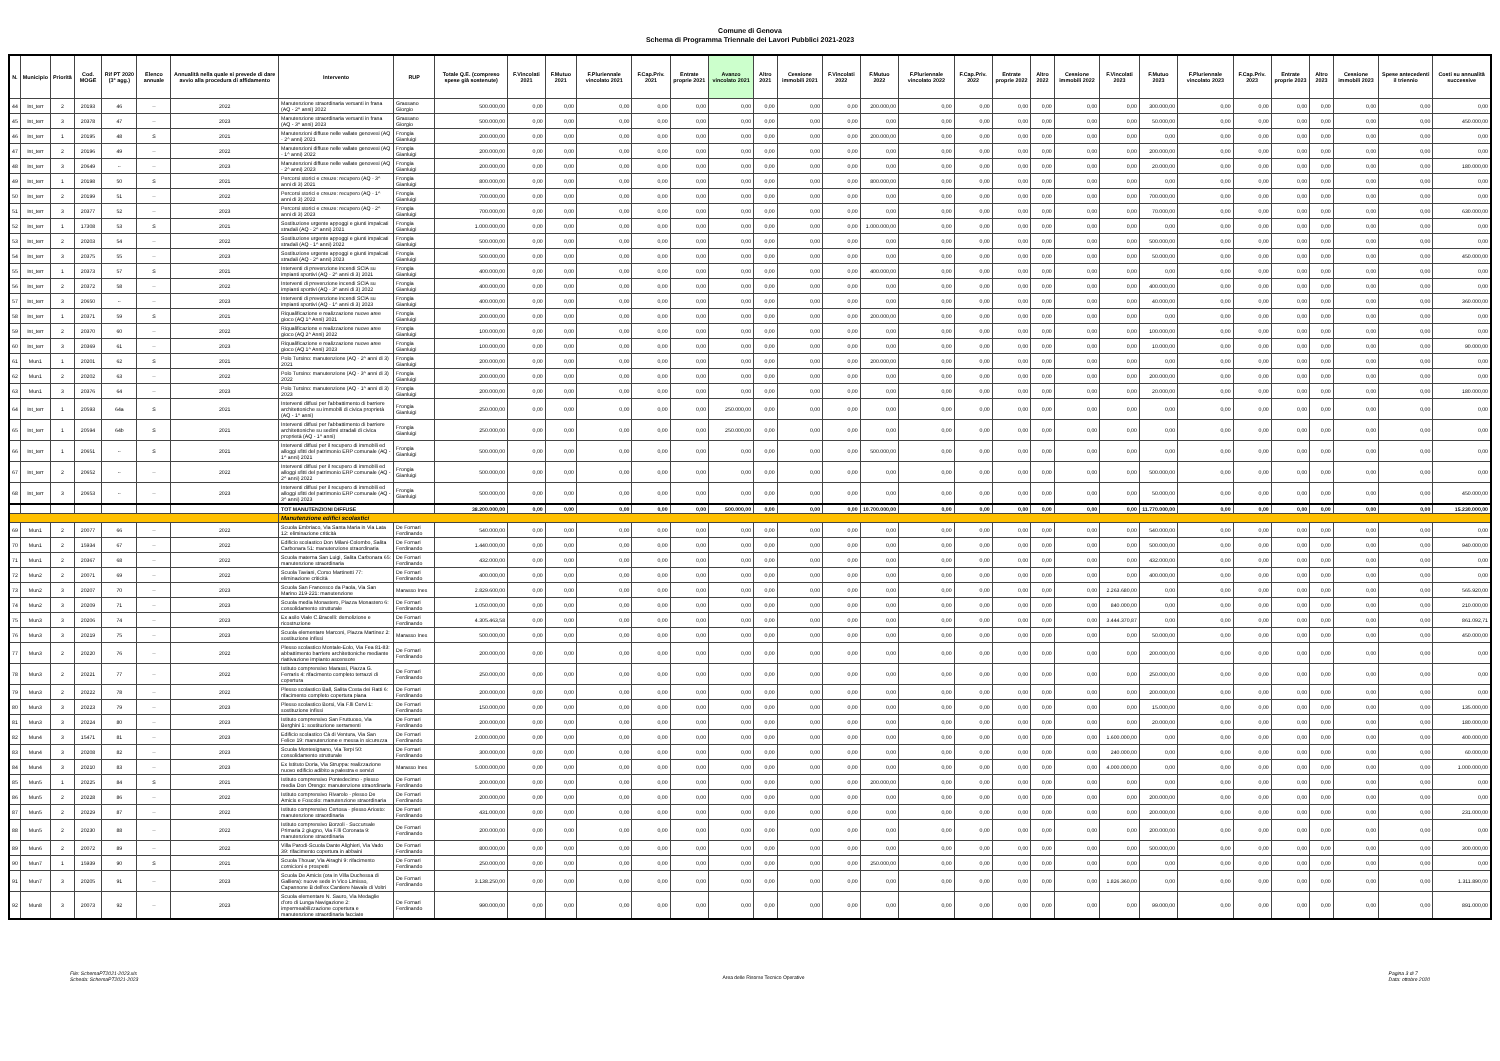Comune di Genova
Schema di Programma Triennale dei Lavori Pubblici 2021-2023
| N. | Municipio | Priorità | Cod. MOGE | Rif PT 2020 (3° agg.) | Elenco annuale | Annualità nella quale si prevede di dare avvio alla procedura di affidamento | Intervento | RUP | Totale Q.E. (compreso spese già sostenute) | F.Vincolati 2021 | F.Mutuo 2021 | F.Pluriennale vincolato 2021 | F.Cap.Priv. 2021 | Entrate proprie 2021 | Avanzo vincolato 2021 | Altro 2021 | Cessione immobili 2021 | F.Vincolati 2022 | F.Mutuo 2022 | F.Pluriennale vincolato 2022 | F.Cap.Priv. 2022 | Entrate proprie 2022 | Altro 2022 | Cessione immobili 2022 | F.Vincolati 2023 | F.Mutuo 2023 | F.Pluriennale vincolato 2023 | F.Cap.Priv. 2023 | Entrate proprie 2023 | Altro 2023 | Cessione immobili 2023 | Spese antecedenti il triennio | Costi su annualità successive |
| --- | --- | --- | --- | --- | --- | --- | --- | --- | --- | --- | --- | --- | --- | --- | --- | --- | --- | --- | --- | --- | --- | --- | --- | --- | --- | --- | --- | --- | --- | --- | --- | --- | --- |
| 44 | Int_terr | 2 | 20193 | 46 | -- | 2022 | Manutenzione straordinaria versanti in frana (AQ - 2^ anni) 2022 | Grassano Giorgio | 500.000,00 | 0,00 | 0,00 | 0,00 | 0,00 | 0,00 | 0,00 | 0,00 | 0,00 | 0,00 | 200.000,00 | 0,00 | 0,00 | 0,00 | 0,00 | 0,00 | 0,00 | 300.000,00 | 0,00 | 0,00 | 0,00 | 0,00 | 0,00 | 0,00 | 0,00 |
| 45 | Int_terr | 3 | 20378 | 47 | -- | 2023 | Manutenzione straordinaria versanti in frana (AQ - 3^ anni) 2023 | Grassano Giorgio | 500.000,00 | 0,00 | 0,00 | 0,00 | 0,00 | 0,00 | 0,00 | 0,00 | 0,00 | 0,00 | 0,00 | 0,00 | 0,00 | 0,00 | 0,00 | 0,00 | 0,00 | 50.000,00 | 0,00 | 0,00 | 0,00 | 0,00 | 0,00 | 0,00 | 450.000,00 |
| 46 | Int_terr | 1 | 20195 | 48 | S | 2021 | Manutenzioni diffuse nelle vallate genovesi (AQ - 2^ anni) 2021 | Frongia Gianluigi | 200.000,00 | 0,00 | 0,00 | 0,00 | 0,00 | 0,00 | 0,00 | 0,00 | 0,00 | 0,00 | 200.000,00 | 0,00 | 0,00 | 0,00 | 0,00 | 0,00 | 0,00 | 0,00 | 0,00 | 0,00 | 0,00 | 0,00 | 0,00 | 0,00 | 0,00 |
| 47 | Int_terr | 2 | 20196 | 49 | -- | 2022 | Manutenzioni diffuse nelle vallate genovesi (AQ - 1^ anni) 2022 | Frongia Gianluigi | 200.000,00 | 0,00 | 0,00 | 0,00 | 0,00 | 0,00 | 0,00 | 0,00 | 0,00 | 0,00 | 0,00 | 0,00 | 0,00 | 0,00 | 0,00 | 0,00 | 0,00 | 200.000,00 | 0,00 | 0,00 | 0,00 | 0,00 | 0,00 | 0,00 | 0,00 |
| 48 | Int_terr | 3 | 20649 | -- | -- | 2023 | Manutenzioni diffuse nelle vallate genovesi (AQ - 2^ anni) 2023 | Frongia Gianluigi | 200.000,00 | 0,00 | 0,00 | 0,00 | 0,00 | 0,00 | 0,00 | 0,00 | 0,00 | 0,00 | 0,00 | 0,00 | 0,00 | 0,00 | 0,00 | 0,00 | 0,00 | 20.000,00 | 0,00 | 0,00 | 0,00 | 0,00 | 0,00 | 0,00 | 180.000,00 |
| 49 | Int_terr | 1 | 20198 | 50 | S | 2021 | Percorsi storici e creuze: recupero (AQ - 3^ anni di 3) 2021 | Frongia Gianluigi | 800.000,00 | 0,00 | 0,00 | 0,00 | 0,00 | 0,00 | 0,00 | 0,00 | 0,00 | 0,00 | 800.000,00 | 0,00 | 0,00 | 0,00 | 0,00 | 0,00 | 0,00 | 0,00 | 0,00 | 0,00 | 0,00 | 0,00 | 0,00 | 0,00 | 0,00 |
| 50 | Int_terr | 2 | 20199 | 51 | -- | 2022 | Percorsi storici e creuze: recupero (AQ - 1^ anni di 3) 2022 | Frongia Gianluigi | 700.000,00 | 0,00 | 0,00 | 0,00 | 0,00 | 0,00 | 0,00 | 0,00 | 0,00 | 0,00 | 0,00 | 0,00 | 0,00 | 0,00 | 0,00 | 0,00 | 0,00 | 700.000,00 | 0,00 | 0,00 | 0,00 | 0,00 | 0,00 | 0,00 | 0,00 |
| 51 | Int_terr | 3 | 20377 | 52 | -- | 2023 | Percorsi storici e creuze: recupero (AQ - 2^ anni di 3) 2023 | Frongia Gianluigi | 700.000,00 | 0,00 | 0,00 | 0,00 | 0,00 | 0,00 | 0,00 | 0,00 | 0,00 | 0,00 | 0,00 | 0,00 | 0,00 | 0,00 | 0,00 | 0,00 | 0,00 | 70.000,00 | 0,00 | 0,00 | 0,00 | 0,00 | 0,00 | 0,00 | 630.000,00 |
| 52 | Int_terr | 1 | 17308 | 53 | S | 2021 | Sostituzione urgente appoggi e giunti impalcati stradali (AQ - 2^ anni) 2021 | Frongia Gianluigi | 1.000.000,00 | 0,00 | 0,00 | 0,00 | 0,00 | 0,00 | 0,00 | 0,00 | 0,00 | 0,00 | 1.000.000,00 | 0,00 | 0,00 | 0,00 | 0,00 | 0,00 | 0,00 | 0,00 | 0,00 | 0,00 | 0,00 | 0,00 | 0,00 | 0,00 | 0,00 |
| 53 | Int_terr | 2 | 20203 | 54 | -- | 2022 | Sostituzione urgente appoggi e giunti impalcati stradali (AQ - 1^ anni) 2022 | Frongia Gianluigi | 500.000,00 | 0,00 | 0,00 | 0,00 | 0,00 | 0,00 | 0,00 | 0,00 | 0,00 | 0,00 | 0,00 | 0,00 | 0,00 | 0,00 | 0,00 | 0,00 | 0,00 | 500.000,00 | 0,00 | 0,00 | 0,00 | 0,00 | 0,00 | 0,00 | 0,00 |
| 54 | Int_terr | 3 | 20375 | 55 | -- | 2023 | Sostituzione urgente appoggi e giunti impalcati stradali (AQ - 2^ anni) 2023 | Frongia Gianluigi | 500.000,00 | 0,00 | 0,00 | 0,00 | 0,00 | 0,00 | 0,00 | 0,00 | 0,00 | 0,00 | 0,00 | 0,00 | 0,00 | 0,00 | 0,00 | 0,00 | 0,00 | 50.000,00 | 0,00 | 0,00 | 0,00 | 0,00 | 0,00 | 0,00 | 450.000,00 |
| 55 | Int_terr | 1 | 20373 | 57 | S | 2021 | Interventi di prevenzione incendi SCIA su impianti sportivi (AQ - 2^ anni di 3) 2021 | Frongia Gianluigi | 400.000,00 | 0,00 | 0,00 | 0,00 | 0,00 | 0,00 | 0,00 | 0,00 | 0,00 | 0,00 | 400.000,00 | 0,00 | 0,00 | 0,00 | 0,00 | 0,00 | 0,00 | 0,00 | 0,00 | 0,00 | 0,00 | 0,00 | 0,00 | 0,00 | 0,00 |
| 56 | Int_terr | 2 | 20372 | 58 | -- | 2022 | Interventi di prevenzione incendi SCIA su impianti sportivi (AQ - 3^ anni di 3) 2022 | Frongia Gianluigi | 400.000,00 | 0,00 | 0,00 | 0,00 | 0,00 | 0,00 | 0,00 | 0,00 | 0,00 | 0,00 | 0,00 | 0,00 | 0,00 | 0,00 | 0,00 | 0,00 | 0,00 | 400.000,00 | 0,00 | 0,00 | 0,00 | 0,00 | 0,00 | 0,00 | 0,00 |
| 57 | Int_terr | 3 | 20650 | -- | -- | 2023 | Interventi di prevenzione incendi SCIA su impianti sportivi (AQ - 1^ anni di 3) 2023 | Frongia Gianluigi | 400.000,00 | 0,00 | 0,00 | 0,00 | 0,00 | 0,00 | 0,00 | 0,00 | 0,00 | 0,00 | 0,00 | 0,00 | 0,00 | 0,00 | 0,00 | 0,00 | 0,00 | 40.000,00 | 0,00 | 0,00 | 0,00 | 0,00 | 0,00 | 0,00 | 360.000,00 |
| 58 | Int_terr | 1 | 20371 | 59 | S | 2021 | Riqualificazione e realizzazione nuove aree gioco (AQ 1^ Anni) 2021 | Frongia Gianluigi | 200.000,00 | 0,00 | 0,00 | 0,00 | 0,00 | 0,00 | 0,00 | 0,00 | 0,00 | 0,00 | 200.000,00 | 0,00 | 0,00 | 0,00 | 0,00 | 0,00 | 0,00 | 0,00 | 0,00 | 0,00 | 0,00 | 0,00 | 0,00 | 0,00 | 0,00 |
| 59 | Int_terr | 2 | 20370 | 60 | -- | 2022 | Riqualificazione e realizzazione nuove aree gioco (AQ 2^ Anni) 2022 | Frongia Gianluigi | 100.000,00 | 0,00 | 0,00 | 0,00 | 0,00 | 0,00 | 0,00 | 0,00 | 0,00 | 0,00 | 0,00 | 0,00 | 0,00 | 0,00 | 0,00 | 0,00 | 0,00 | 100.000,00 | 0,00 | 0,00 | 0,00 | 0,00 | 0,00 | 0,00 | 0,00 |
| 60 | Int_terr | 3 | 20369 | 61 | -- | 2023 | Riqualificazione e realizzazione nuove aree gioco (AQ 1^ Anni) 2023 | Frongia Gianluigi | 100.000,00 | 0,00 | 0,00 | 0,00 | 0,00 | 0,00 | 0,00 | 0,00 | 0,00 | 0,00 | 0,00 | 0,00 | 0,00 | 0,00 | 0,00 | 0,00 | 0,00 | 10.000,00 | 0,00 | 0,00 | 0,00 | 0,00 | 0,00 | 0,00 | 90.000,00 |
| 61 | Mun1 | 1 | 20201 | 62 | S | 2021 | Polo Tursino: manutenzione (AQ - 2^ anni di 3) 2021 | Frongia Gianluigi | 200.000,00 | 0,00 | 0,00 | 0,00 | 0,00 | 0,00 | 0,00 | 0,00 | 0,00 | 0,00 | 200.000,00 | 0,00 | 0,00 | 0,00 | 0,00 | 0,00 | 0,00 | 0,00 | 0,00 | 0,00 | 0,00 | 0,00 | 0,00 | 0,00 | 0,00 |
| 62 | Mun1 | 2 | 20202 | 63 | -- | 2022 | Polo Tursino: manutenzione (AQ - 3^ anni di 3) 2022 | Frongia Gianluigi | 200.000,00 | 0,00 | 0,00 | 0,00 | 0,00 | 0,00 | 0,00 | 0,00 | 0,00 | 0,00 | 0,00 | 0,00 | 0,00 | 0,00 | 0,00 | 0,00 | 0,00 | 200.000,00 | 0,00 | 0,00 | 0,00 | 0,00 | 0,00 | 0,00 | 0,00 |
| 63 | Mun1 | 3 | 20376 | 64 | -- | 2023 | Polo Tursino: manutenzione (AQ - 1^ anni di 3) 2023 | Frongia Gianluigi | 200.000,00 | 0,00 | 0,00 | 0,00 | 0,00 | 0,00 | 0,00 | 0,00 | 0,00 | 0,00 | 0,00 | 0,00 | 0,00 | 0,00 | 0,00 | 0,00 | 0,00 | 20.000,00 | 0,00 | 0,00 | 0,00 | 0,00 | 0,00 | 0,00 | 180.000,00 |
| 64 | Int_terr | 1 | 20593 | 64a | S | 2021 | Interventi diffusi per l'abbattimento di barriere architettoniche su immobili di civica proprietà (AQ - 1^ anni) | Frongia Gianluigi | 250.000,00 | 0,00 | 0,00 | 0,00 | 0,00 | 0,00 | 250.000,00 | 0,00 | 0,00 | 0,00 | 0,00 | 0,00 | 0,00 | 0,00 | 0,00 | 0,00 | 0,00 | 0,00 | 0,00 | 0,00 | 0,00 | 0,00 | 0,00 | 0,00 | 0,00 |
| 65 | Int_terr | 1 | 20594 | 64b | S | 2021 | Interventi diffusi per l'abbattimento di barriere architettoniche su sedimi stradali di civica proprietà (AQ - 1^ anni) | Frongia Gianluigi | 250.000,00 | 0,00 | 0,00 | 0,00 | 0,00 | 0,00 | 250.000,00 | 0,00 | 0,00 | 0,00 | 0,00 | 0,00 | 0,00 | 0,00 | 0,00 | 0,00 | 0,00 | 0,00 | 0,00 | 0,00 | 0,00 | 0,00 | 0,00 | 0,00 | 0,00 |
| 66 | Int_terr | 1 | 20651 | -- | S | 2021 | Interventi diffusi per il recupero di immobili ed alloggi sfitti del patrimonio ERP comunale (AQ - 1^ anni) 2021 | Frongia Gianluigi | 500.000,00 | 0,00 | 0,00 | 0,00 | 0,00 | 0,00 | 0,00 | 0,00 | 0,00 | 0,00 | 500.000,00 | 0,00 | 0,00 | 0,00 | 0,00 | 0,00 | 0,00 | 0,00 | 0,00 | 0,00 | 0,00 | 0,00 | 0,00 | 0,00 | 0,00 |
| 67 | Int_terr | 2 | 20652 | -- | -- | 2022 | Interventi diffusi per il recupero di immobili ed alloggi sfitti del patrimonio ERP comunale (AQ - 2^ anni) 2022 | Frongia Gianluigi | 500.000,00 | 0,00 | 0,00 | 0,00 | 0,00 | 0,00 | 0,00 | 0,00 | 0,00 | 0,00 | 0,00 | 0,00 | 0,00 | 0,00 | 0,00 | 0,00 | 0,00 | 500.000,00 | 0,00 | 0,00 | 0,00 | 0,00 | 0,00 | 0,00 | 0,00 |
| 68 | Int_terr | 3 | 20653 | -- | -- | 2023 | Interventi diffusi per il recupero di immobili ed alloggi sfitti del patrimonio ERP comunale (AQ - 3^ anni) 2023 | Frongia Gianluigi | 500.000,00 | 0,00 | 0,00 | 0,00 | 0,00 | 0,00 | 0,00 | 0,00 | 0,00 | 0,00 | 0,00 | 0,00 | 0,00 | 0,00 | 0,00 | 0,00 | 0,00 | 50.000,00 | 0,00 | 0,00 | 0,00 | 0,00 | 0,00 | 0,00 | 450.000,00 |
| | | | | | | | TOT MANUTENZIONI DIFFUSE | | 38.200.000,00 | 0,00 | 0,00 | 0,00 | 0,00 | 0,00 | 500.000,00 | 0,00 | 0,00 | 0,00 | 10.700.000,00 | 0,00 | 0,00 | 0,00 | 0,00 | 0,00 | 0,00 | 11.770.000,00 | 0,00 | 0,00 | 0,00 | 0,00 | 0,00 | 0,00 | 15.230.000,00 |
| | | | | | | | Manutenzione edifici scolastici | | | | | | | | | | | | | | | | | | | | | | | | | | |
| 69 | Mun1 | 2 | 20077 | 66 | -- | 2022 | Scuola Embriaco, Via Santa Maria in Via Lata 12: eliminazione criticità | De Fornari Ferdinando | 540.000,00 | 0,00 | 0,00 | 0,00 | 0,00 | 0,00 | 0,00 | 0,00 | 0,00 | 0,00 | 0,00 | 0,00 | 0,00 | 0,00 | 0,00 | 0,00 | 0,00 | 540.000,00 | 0,00 | 0,00 | 0,00 | 0,00 | 0,00 | 0,00 | 0,00 |
| 70 | Mun1 | 2 | 15934 | 67 | -- | 2022 | Edificio scolastico Don Milani-Colombo, Salita Carbonara 51: manutenzione straordinaria | De Fornari Ferdinando | 1.440.000,00 | 0,00 | 0,00 | 0,00 | 0,00 | 0,00 | 0,00 | 0,00 | 0,00 | 0,00 | 0,00 | 0,00 | 0,00 | 0,00 | 0,00 | 0,00 | 0,00 | 500.000,00 | 0,00 | 0,00 | 0,00 | 0,00 | 0,00 | 0,00 | 940.000,00 |
| 71 | Mun1 | 2 | 20367 | 68 | -- | 2022 | Scuola materna San Luigi, Salita Carbonara 65: manutenzione straordinaria | De Fornari Ferdinando | 432.000,00 | 0,00 | 0,00 | 0,00 | 0,00 | 0,00 | 0,00 | 0,00 | 0,00 | 0,00 | 0,00 | 0,00 | 0,00 | 0,00 | 0,00 | 0,00 | 0,00 | 432.000,00 | 0,00 | 0,00 | 0,00 | 0,00 | 0,00 | 0,00 | 0,00 |
| 72 | Mun2 | 2 | 20071 | 69 | -- | 2022 | Scuola Taviani, Corso Martinetti 77: eliminazione criticità | De Fornari Ferdinando | 400.000,00 | 0,00 | 0,00 | 0,00 | 0,00 | 0,00 | 0,00 | 0,00 | 0,00 | 0,00 | 0,00 | 0,00 | 0,00 | 0,00 | 0,00 | 0,00 | 0,00 | 400.000,00 | 0,00 | 0,00 | 0,00 | 0,00 | 0,00 | 0,00 | 0,00 |
| 73 | Mun2 | 3 | 20207 | 70 | -- | 2023 | Scuola San Francesco da Paola, Via San Marino 219-221: manutenzione | Marasso Ines | 2.829.600,00 | 0,00 | 0,00 | 0,00 | 0,00 | 0,00 | 0,00 | 0,00 | 0,00 | 0,00 | 0,00 | 0,00 | 0,00 | 0,00 | 0,00 | 0,00 | 2.263.680,00 | 0,00 | 0,00 | 0,00 | 0,00 | 0,00 | 0,00 | 0,00 | 565.920,00 |
| 74 | Mun2 | 3 | 20209 | 71 | -- | 2023 | Scuola media Monastero, Piazza Monastero 6: consolidamento strutturale | De Fornari Ferdinando | 1.050.000,00 | 0,00 | 0,00 | 0,00 | 0,00 | 0,00 | 0,00 | 0,00 | 0,00 | 0,00 | 0,00 | 0,00 | 0,00 | 0,00 | 0,00 | 0,00 | 840.000,00 | 0,00 | 0,00 | 0,00 | 0,00 | 0,00 | 0,00 | 0,00 | 210.000,00 |
| 75 | Mun3 | 3 | 20206 | 74 | -- | 2023 | Ex asilo Viale C.Bracelli: demolizione e ricostruzione | De Fornari Ferdinando | 4.305.463,58 | 0,00 | 0,00 | 0,00 | 0,00 | 0,00 | 0,00 | 0,00 | 0,00 | 0,00 | 0,00 | 0,00 | 0,00 | 0,00 | 0,00 | 0,00 | 3.444.370,87 | 0,00 | 0,00 | 0,00 | 0,00 | 0,00 | 0,00 | 0,00 | 861.092,71 |
| 76 | Mun3 | 3 | 20219 | 75 | -- | 2023 | Scuola elementare Marconi, Piazza Martinez 2: sostituzione infissi | Marasso Ines | 500.000,00 | 0,00 | 0,00 | 0,00 | 0,00 | 0,00 | 0,00 | 0,00 | 0,00 | 0,00 | 0,00 | 0,00 | 0,00 | 0,00 | 0,00 | 0,00 | 0,00 | 50.000,00 | 0,00 | 0,00 | 0,00 | 0,00 | 0,00 | 0,00 | 450.000,00 |
| 77 | Mun3 | 2 | 20220 | 76 | -- | 2022 | Plesso scolastico Montale-Eolo, Via Fea 81-83: abbattimento barriere architettoniche mediante riattivazione impianto ascensore | De Fornari Ferdinando | 200.000,00 | 0,00 | 0,00 | 0,00 | 0,00 | 0,00 | 0,00 | 0,00 | 0,00 | 0,00 | 0,00 | 0,00 | 0,00 | 0,00 | 0,00 | 0,00 | 0,00 | 200.000,00 | 0,00 | 0,00 | 0,00 | 0,00 | 0,00 | 0,00 | 0,00 |
| 78 | Mun3 | 2 | 20221 | 77 | -- | 2022 | Istituto comprensivo Marassi, Piazza G. Ferraris 4: rifacimento completo terrazzi di copertura | De Fornari Ferdinando | 250.000,00 | 0,00 | 0,00 | 0,00 | 0,00 | 0,00 | 0,00 | 0,00 | 0,00 | 0,00 | 0,00 | 0,00 | 0,00 | 0,00 | 0,00 | 0,00 | 0,00 | 250.000,00 | 0,00 | 0,00 | 0,00 | 0,00 | 0,00 | 0,00 | 0,00 |
| 79 | Mun3 | 2 | 20222 | 78 | -- | 2022 | Plesso scolastico Ball, Salita Costa dei Ratti 6: rifacimento completo copertura piana | De Fornari Ferdinando | 200.000,00 | 0,00 | 0,00 | 0,00 | 0,00 | 0,00 | 0,00 | 0,00 | 0,00 | 0,00 | 0,00 | 0,00 | 0,00 | 0,00 | 0,00 | 0,00 | 0,00 | 200.000,00 | 0,00 | 0,00 | 0,00 | 0,00 | 0,00 | 0,00 | 0,00 |
| 80 | Mun3 | 3 | 20223 | 79 | -- | 2023 | Plesso scolastico Borsi, Via F.lli Cervi 1: sostituzione infissi | De Fornari Ferdinando | 150.000,00 | 0,00 | 0,00 | 0,00 | 0,00 | 0,00 | 0,00 | 0,00 | 0,00 | 0,00 | 0,00 | 0,00 | 0,00 | 0,00 | 0,00 | 0,00 | 0,00 | 15.000,00 | 0,00 | 0,00 | 0,00 | 0,00 | 0,00 | 0,00 | 135.000,00 |
| 81 | Mun3 | 3 | 20224 | 80 | -- | 2023 | Istituto comprensivo San Fruttuoso, Via Berghini 1: sostituzione serramenti | De Fornari Ferdinando | 200.000,00 | 0,00 | 0,00 | 0,00 | 0,00 | 0,00 | 0,00 | 0,00 | 0,00 | 0,00 | 0,00 | 0,00 | 0,00 | 0,00 | 0,00 | 0,00 | 0,00 | 20.000,00 | 0,00 | 0,00 | 0,00 | 0,00 | 0,00 | 0,00 | 180.000,00 |
| 82 | Mun4 | 3 | 15471 | 81 | -- | 2023 | Edificio scolastico Cà di Ventura, Via San Felice 19: manutenzione e messa in sicurezza | De Fornari Ferdinando | 2.000.000,00 | 0,00 | 0,00 | 0,00 | 0,00 | 0,00 | 0,00 | 0,00 | 0,00 | 0,00 | 0,00 | 0,00 | 0,00 | 0,00 | 0,00 | 0,00 | 1.600.000,00 | 0,00 | 0,00 | 0,00 | 0,00 | 0,00 | 0,00 | 0,00 | 400.000,00 |
| 83 | Mun4 | 3 | 20208 | 82 | -- | 2023 | Scuola Montesignano, Via Terpi 50: consolidamento strutturale | De Fornari Ferdinando | 300.000,00 | 0,00 | 0,00 | 0,00 | 0,00 | 0,00 | 0,00 | 0,00 | 0,00 | 0,00 | 0,00 | 0,00 | 0,00 | 0,00 | 0,00 | 0,00 | 240.000,00 | 0,00 | 0,00 | 0,00 | 0,00 | 0,00 | 0,00 | 0,00 | 60.000,00 |
| 84 | Mun4 | 3 | 20210 | 83 | -- | 2023 | Ex Istituto Doria, Via Struppa: realizzazione nuovo edificio adibito a palestra e servizi | Marasso Ines | 5.000.000,00 | 0,00 | 0,00 | 0,00 | 0,00 | 0,00 | 0,00 | 0,00 | 0,00 | 0,00 | 0,00 | 0,00 | 0,00 | 0,00 | 0,00 | 0,00 | 4.000.000,00 | 0,00 | 0,00 | 0,00 | 0,00 | 0,00 | 0,00 | 0,00 | 1.000.000,00 |
| 85 | Mun5 | 1 | 20225 | 84 | S | 2021 | Istituto comprensivo Pontedecimo - plesso media Don Orengo: manutenzione straordinaria | De Fornari Ferdinando | 200.000,00 | 0,00 | 0,00 | 0,00 | 0,00 | 0,00 | 0,00 | 0,00 | 0,00 | 0,00 | 200.000,00 | 0,00 | 0,00 | 0,00 | 0,00 | 0,00 | 0,00 | 0,00 | 0,00 | 0,00 | 0,00 | 0,00 | 0,00 | 0,00 | 0,00 |
| 86 | Mun5 | 2 | 20228 | 86 | -- | 2022 | Istituto comprensivo Rivarolo - plesso De Amicis e Foscolo: manutenzione straordinaria | De Fornari Ferdinando | 200.000,00 | 0,00 | 0,00 | 0,00 | 0,00 | 0,00 | 0,00 | 0,00 | 0,00 | 0,00 | 0,00 | 0,00 | 0,00 | 0,00 | 0,00 | 0,00 | 0,00 | 200.000,00 | 0,00 | 0,00 | 0,00 | 0,00 | 0,00 | 0,00 | 0,00 |
| 87 | Mun5 | 2 | 20229 | 87 | -- | 2022 | Istituto comprensivo Certosa - plesso Ariosto: manutenzione straordinaria | De Fornari Ferdinando | 431.000,00 | 0,00 | 0,00 | 0,00 | 0,00 | 0,00 | 0,00 | 0,00 | 0,00 | 0,00 | 0,00 | 0,00 | 0,00 | 0,00 | 0,00 | 0,00 | 0,00 | 200.000,00 | 0,00 | 0,00 | 0,00 | 0,00 | 0,00 | 0,00 | 231.000,00 |
| 88 | Mun5 | 2 | 20230 | 88 | -- | 2022 | Istituto comprensivo Borzoli - Succursale Primaria 2 giugno, Via F.lli Coronata 9: manutenzione straordinaria | De Fornari Ferdinando | 200.000,00 | 0,00 | 0,00 | 0,00 | 0,00 | 0,00 | 0,00 | 0,00 | 0,00 | 0,00 | 0,00 | 0,00 | 0,00 | 0,00 | 0,00 | 0,00 | 0,00 | 200.000,00 | 0,00 | 0,00 | 0,00 | 0,00 | 0,00 | 0,00 | 0,00 |
| 89 | Mun6 | 2 | 20072 | 89 | -- | 2022 | Villa Parodi-Scuola Dante Alighieri, Via Vado 39: rifacimento copertura in abbaini | De Fornari Ferdinando | 800.000,00 | 0,00 | 0,00 | 0,00 | 0,00 | 0,00 | 0,00 | 0,00 | 0,00 | 0,00 | 0,00 | 0,00 | 0,00 | 0,00 | 0,00 | 0,00 | 0,00 | 500.000,00 | 0,00 | 0,00 | 0,00 | 0,00 | 0,00 | 0,00 | 300.000,00 |
| 90 | Mun7 | 1 | 15939 | 90 | S | 2021 | Scuola Thouar, Via Airaghi 9: rifacimento cornicioni e prospetti | De Fornari Ferdinando | 250.000,00 | 0,00 | 0,00 | 0,00 | 0,00 | 0,00 | 0,00 | 0,00 | 0,00 | 0,00 | 250.000,00 | 0,00 | 0,00 | 0,00 | 0,00 | 0,00 | 0,00 | 0,00 | 0,00 | 0,00 | 0,00 | 0,00 | 0,00 | 0,00 | 0,00 |
| 91 | Mun7 | 3 | 20205 | 91 | -- | 2023 | Scuola De Amicis (ora in Villa Duchessa di Galliera): nuove sede in Vico Limisso, Capannone B dell'ex Cantiere Navale di Voltri | De Fornari Ferdinando | 3.138.250,00 | 0,00 | 0,00 | 0,00 | 0,00 | 0,00 | 0,00 | 0,00 | 0,00 | 0,00 | 0,00 | 0,00 | 0,00 | 0,00 | 0,00 | 0,00 | 1.826.360,00 | 0,00 | 0,00 | 0,00 | 0,00 | 0,00 | 0,00 | 0,00 | 1.311.890,00 |
| 92 | Mun8 | 3 | 20073 | 92 | -- | 2023 | Scuola elementare N. Sauro, Via Medaglie d'oro di Lunga Navigazione 2: impermeabilizzazione copertura e manutenzione straordinaria facciate | De Fornari Ferdinando | 990.000,00 | 0,00 | 0,00 | 0,00 | 0,00 | 0,00 | 0,00 | 0,00 | 0,00 | 0,00 | 0,00 | 0,00 | 0,00 | 0,00 | 0,00 | 0,00 | 0,00 | 99.000,00 | 0,00 | 0,00 | 0,00 | 0,00 | 0,00 | 0,00 | 891.000,00 |
File: SchemaPT2021-2023.xls
Scheda: SchemaPT2021-2023
Area delle Risorse Tecnico Operative
Pagina 3 di 7
Data: ottobre 2020